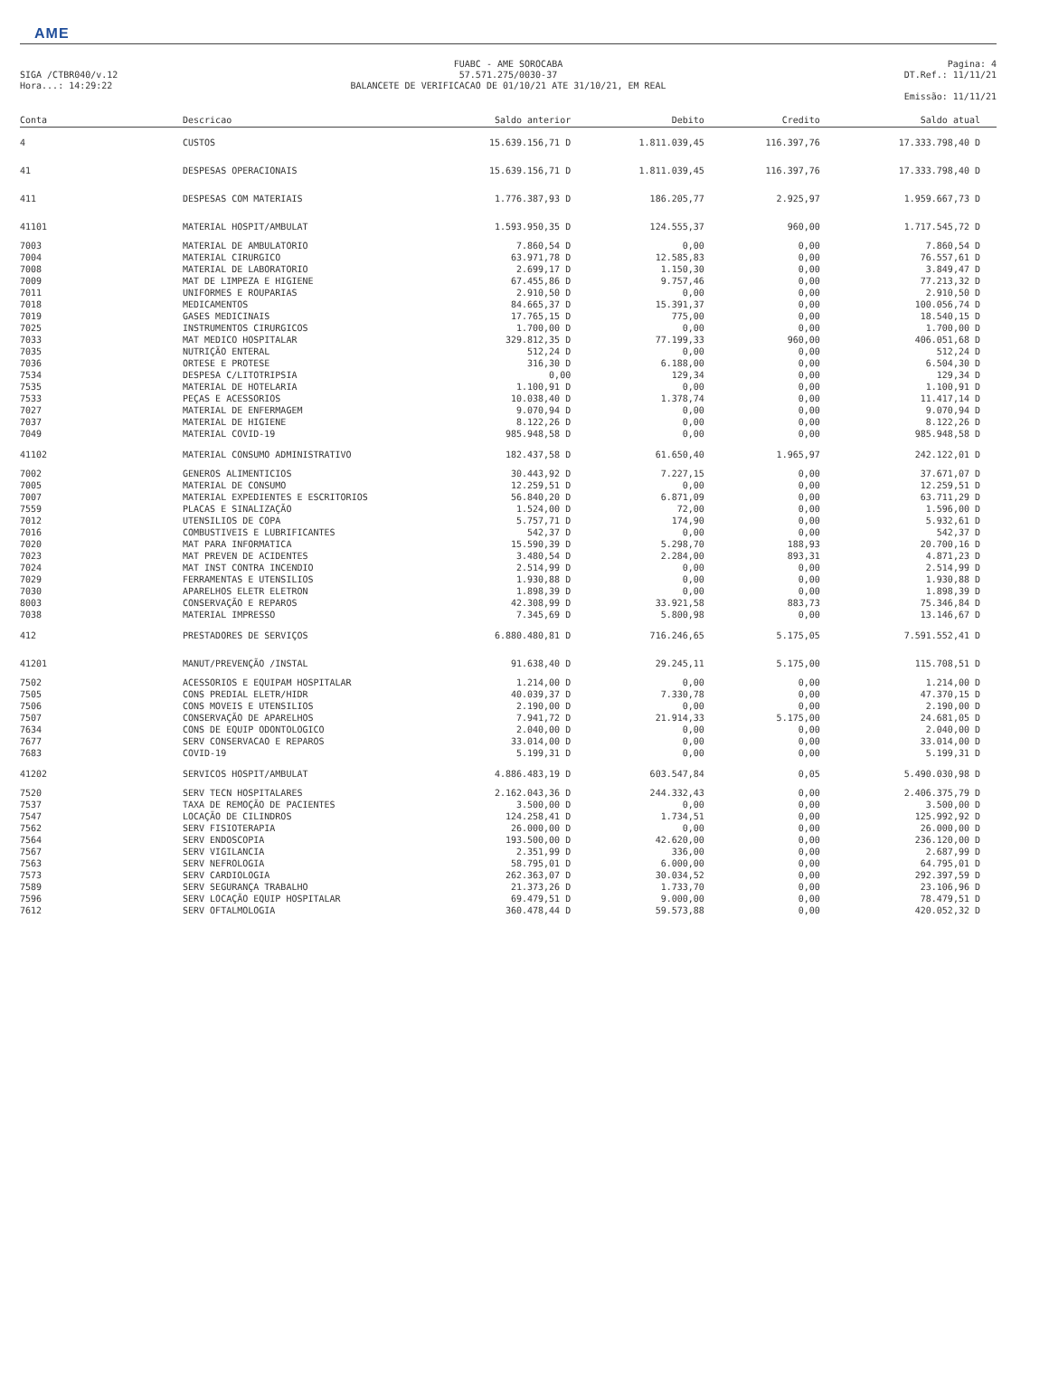AME
SIGA /CTBR040/v.12
Hora...: 14:29:22
FUABC - AME SOROCABA
57.571.275/0030-37
BALANCETE DE VERIFICACAO DE 01/10/21 ATE 31/10/21, EM REAL
Pagina: 4
DT.Ref.: 11/11/21
Emissão: 11/11/21
| Conta | Descricao | Saldo anterior | Debito | Credito | Saldo atual |
| --- | --- | --- | --- | --- | --- |
| 4 | CUSTOS | 15.639.156,71 D | 1.811.039,45 | 116.397,76 | 17.333.798,40 D |
| 41 | DESPESAS OPERACIONAIS | 15.639.156,71 D | 1.811.039,45 | 116.397,76 | 17.333.798,40 D |
| 411 | DESPESAS COM MATERIAIS | 1.776.387,93 D | 186.205,77 | 2.925,97 | 1.959.667,73 D |
| 41101 | MATERIAL HOSPIT/AMBULAT | 1.593.950,35 D | 124.555,37 | 960,00 | 1.717.545,72 D |
| 7003 | MATERIAL DE AMBULATORIO | 7.860,54 D | 0,00 | 0,00 | 7.860,54 D |
| 7004 | MATERIAL CIRURGICO | 63.971,78 D | 12.585,83 | 0,00 | 76.557,61 D |
| 7008 | MATERIAL DE LABORATORIO | 2.699,17 D | 1.150,30 | 0,00 | 3.849,47 D |
| 7009 | MAT DE LIMPEZA E HIGIENE | 67.455,86 D | 9.757,46 | 0,00 | 77.213,32 D |
| 7011 | UNIFORMES E ROUPARIAS | 2.910,50 D | 0,00 | 0,00 | 2.910,50 D |
| 7018 | MEDICAMENTOS | 84.665,37 D | 15.391,37 | 0,00 | 100.056,74 D |
| 7019 | GASES MEDICINAIS | 17.765,15 D | 775,00 | 0,00 | 18.540,15 D |
| 7025 | INSTRUMENTOS CIRURGICOS | 1.700,00 D | 0,00 | 0,00 | 1.700,00 D |
| 7033 | MAT MEDICO HOSPITALAR | 329.812,35 D | 77.199,33 | 960,00 | 406.051,68 D |
| 7035 | NUTRIÇÃO ENTERAL | 512,24 D | 0,00 | 0,00 | 512,24 D |
| 7036 | ORTESE E PROTESE | 316,30 D | 6.188,00 | 0,00 | 6.504,30 D |
| 7534 | DESPESA C/LITOTRIPSIA | 0,00 | 129,34 | 0,00 | 129,34 D |
| 7535 | MATERIAL DE HOTELARIA | 1.100,91 D | 0,00 | 0,00 | 1.100,91 D |
| 7533 | PEÇAS E ACESSORIOS | 10.038,40 D | 1.378,74 | 0,00 | 11.417,14 D |
| 7027 | MATERIAL DE ENFERMAGEM | 9.070,94 D | 0,00 | 0,00 | 9.070,94 D |
| 7037 | MATERIAL DE HIGIENE | 8.122,26 D | 0,00 | 0,00 | 8.122,26 D |
| 7049 | MATERIAL COVID-19 | 985.948,58 D | 0,00 | 0,00 | 985.948,58 D |
| 41102 | MATERIAL CONSUMO ADMINISTRATIVO | 182.437,58 D | 61.650,40 | 1.965,97 | 242.122,01 D |
| 7002 | GENEROS ALIMENTICIOS | 30.443,92 D | 7.227,15 | 0,00 | 37.671,07 D |
| 7005 | MATERIAL DE CONSUMO | 12.259,51 D | 0,00 | 0,00 | 12.259,51 D |
| 7007 | MATERIAL EXPEDIENTES E ESCRITORIOS | 56.840,20 D | 6.871,09 | 0,00 | 63.711,29 D |
| 7559 | PLACAS E SINALIZAÇÃO | 1.524,00 D | 72,00 | 0,00 | 1.596,00 D |
| 7012 | UTENSILIOS DE COPA | 5.757,71 D | 174,90 | 0,00 | 5.932,61 D |
| 7016 | COMBUSTIVEIS E LUBRIFICANTES | 542,37 D | 0,00 | 0,00 | 542,37 D |
| 7020 | MAT PARA INFORMATICA | 15.590,39 D | 5.298,70 | 188,93 | 20.700,16 D |
| 7023 | MAT PREVEN DE ACIDENTES | 3.480,54 D | 2.284,00 | 893,31 | 4.871,23 D |
| 7024 | MAT INST CONTRA INCENDIO | 2.514,99 D | 0,00 | 0,00 | 2.514,99 D |
| 7029 | FERRAMENTAS E UTENSILIOS | 1.930,88 D | 0,00 | 0,00 | 1.930,88 D |
| 7030 | APARELHOS ELETR ELETRON | 1.898,39 D | 0,00 | 0,00 | 1.898,39 D |
| 8003 | CONSERVAÇÃO E REPAROS | 42.308,99 D | 33.921,58 | 883,73 | 75.346,84 D |
| 7038 | MATERIAL IMPRESSO | 7.345,69 D | 5.800,98 | 0,00 | 13.146,67 D |
| 412 | PRESTADORES DE SERVIÇOS | 6.880.480,81 D | 716.246,65 | 5.175,05 | 7.591.552,41 D |
| 41201 | MANUT/PREVENÇÃO /INSTAL | 91.638,40 D | 29.245,11 | 5.175,00 | 115.708,51 D |
| 7502 | ACESSORIOS E EQUIPAM HOSPITALAR | 1.214,00 D | 0,00 | 0,00 | 1.214,00 D |
| 7505 | CONS PREDIAL ELETR/HIDR | 40.039,37 D | 7.330,78 | 0,00 | 47.370,15 D |
| 7506 | CONS MOVEIS E UTENSILIOS | 2.190,00 D | 0,00 | 0,00 | 2.190,00 D |
| 7507 | CONSERVAÇÃO DE APARELHOS | 7.941,72 D | 21.914,33 | 5.175,00 | 24.681,05 D |
| 7634 | CONS DE EQUIP ODONTOLOGICO | 2.040,00 D | 0,00 | 0,00 | 2.040,00 D |
| 7677 | SERV CONSERVACAO E REPAROS | 33.014,00 D | 0,00 | 0,00 | 33.014,00 D |
| 7683 | COVID-19 | 5.199,31 D | 0,00 | 0,00 | 5.199,31 D |
| 41202 | SERVICOS HOSPIT/AMBULAT | 4.886.483,19 D | 603.547,84 | 0,05 | 5.490.030,98 D |
| 7520 | SERV TECN HOSPITALARES | 2.162.043,36 D | 244.332,43 | 0,00 | 2.406.375,79 D |
| 7537 | TAXA DE REMOÇÃO DE PACIENTES | 3.500,00 D | 0,00 | 0,00 | 3.500,00 D |
| 7547 | LOCAÇÃO DE CILINDROS | 124.258,41 D | 1.734,51 | 0,00 | 125.992,92 D |
| 7562 | SERV FISIOTERAPIA | 26.000,00 D | 0,00 | 0,00 | 26.000,00 D |
| 7564 | SERV ENDOSCOPIA | 193.500,00 D | 42.620,00 | 0,00 | 236.120,00 D |
| 7567 | SERV VIGILANCIA | 2.351,99 D | 336,00 | 0,00 | 2.687,99 D |
| 7563 | SERV NEFROLOGIA | 58.795,01 D | 6.000,00 | 0,00 | 64.795,01 D |
| 7573 | SERV CARDIOLOGIA | 262.363,07 D | 30.034,52 | 0,00 | 292.397,59 D |
| 7589 | SERV SEGURANÇA TRABALHO | 21.373,26 D | 1.733,70 | 0,00 | 23.106,96 D |
| 7596 | SERV LOCAÇÃO EQUIP HOSPITALAR | 69.479,51 D | 9.000,00 | 0,00 | 78.479,51 D |
| 7612 | SERV OFTALMOLOGIA | 360.478,44 D | 59.573,88 | 0,00 | 420.052,32 D |